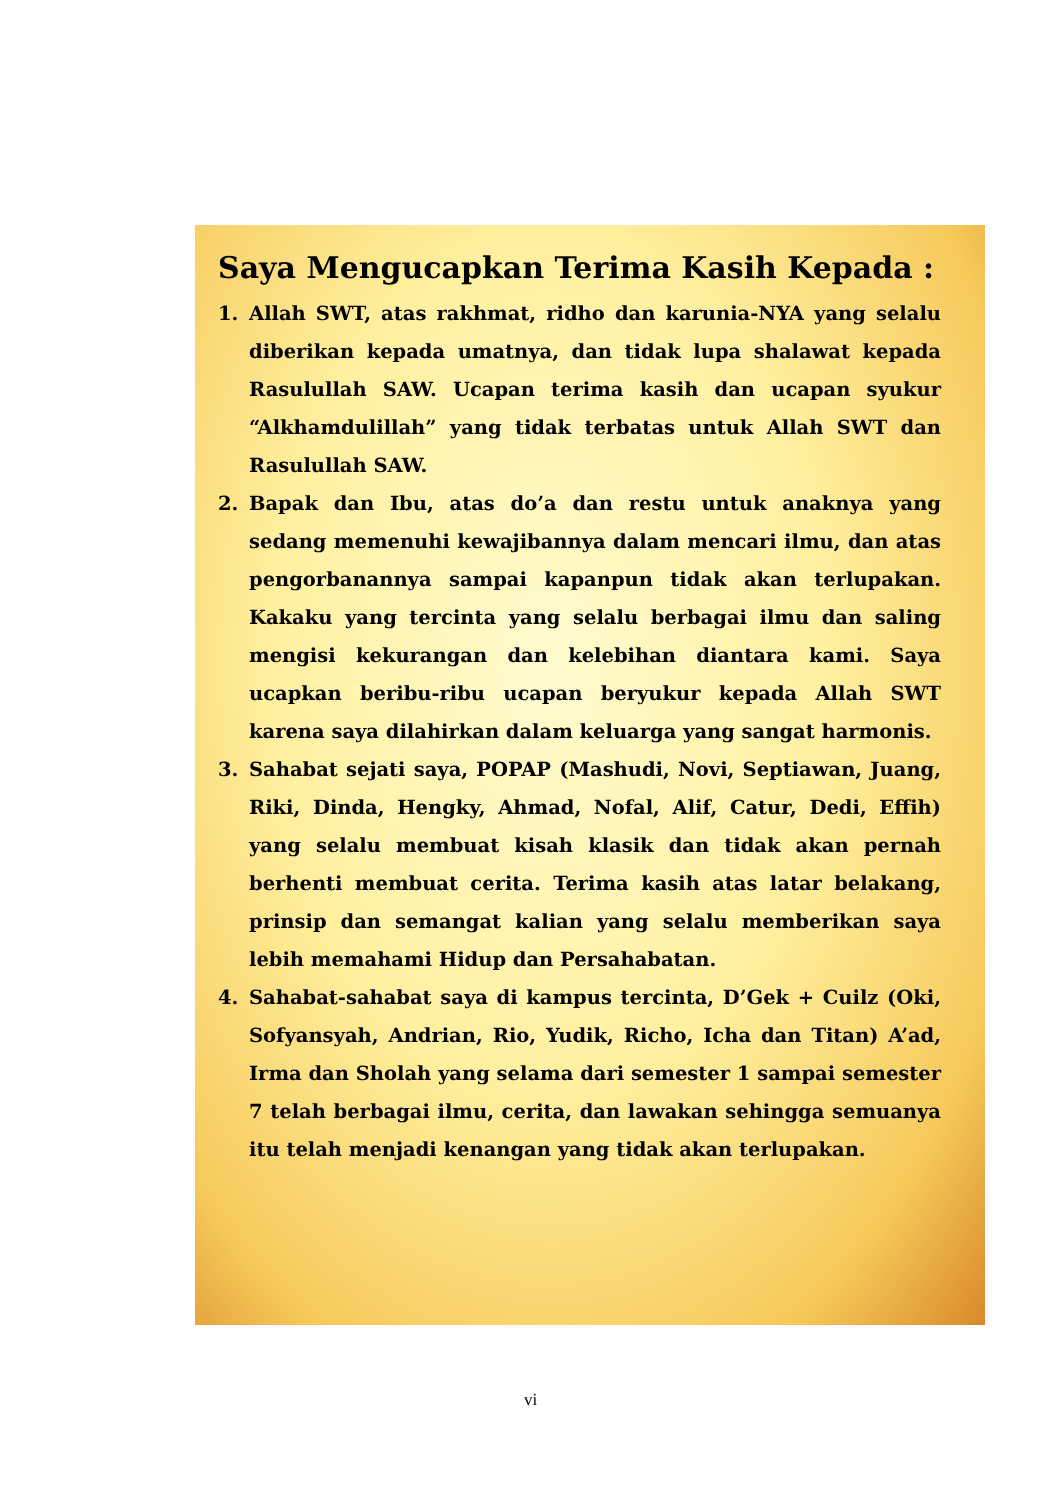Saya Mengucapkan Terima Kasih Kepada :
1. Allah SWT, atas rakhmat, ridho dan karunia-NYA yang selalu diberikan kepada umatnya, dan tidak lupa shalawat kepada Rasulullah SAW. Ucapan terima kasih dan ucapan syukur “Alkhamdulillah” yang tidak terbatas untuk Allah SWT dan Rasulullah SAW.
2. Bapak dan Ibu, atas do’a dan restu untuk anaknya yang sedang memenuhi kewajibannya dalam mencari ilmu, dan atas pengorbanannya sampai kapanpun tidak akan terlupakan. Kakaku yang tercinta yang selalu berbagai ilmu dan saling mengisi kekurangan dan kelebihan diantara kami. Saya ucapkan beribu-ribu ucapan beryukur kepada Allah SWT karena saya dilahirkan dalam keluarga yang sangat harmonis.
3. Sahabat sejati saya, POPAP (Mashudi, Novi, Septiawan, Juang, Riki, Dinda, Hengky, Ahmad, Nofal, Alif, Catur, Dedi, Effih) yang selalu membuat kisah klasik dan tidak akan pernah berhenti membuat cerita. Terima kasih atas latar belakang, prinsip dan semangat kalian yang selalu memberikan saya lebih memahami Hidup dan Persahabatan.
4. Sahabat-sahabat saya di kampus tercinta, D’Gek + Cuilz (Oki, Sofyansyah, Andrian, Rio, Yudik, Richo, Icha dan Titan) A’ad, Irma dan Sholah yang selama dari semester 1 sampai semester 7 telah berbagai ilmu, cerita, dan lawakan sehingga semuanya itu telah menjadi kenangan yang tidak akan terlupakan.
vi